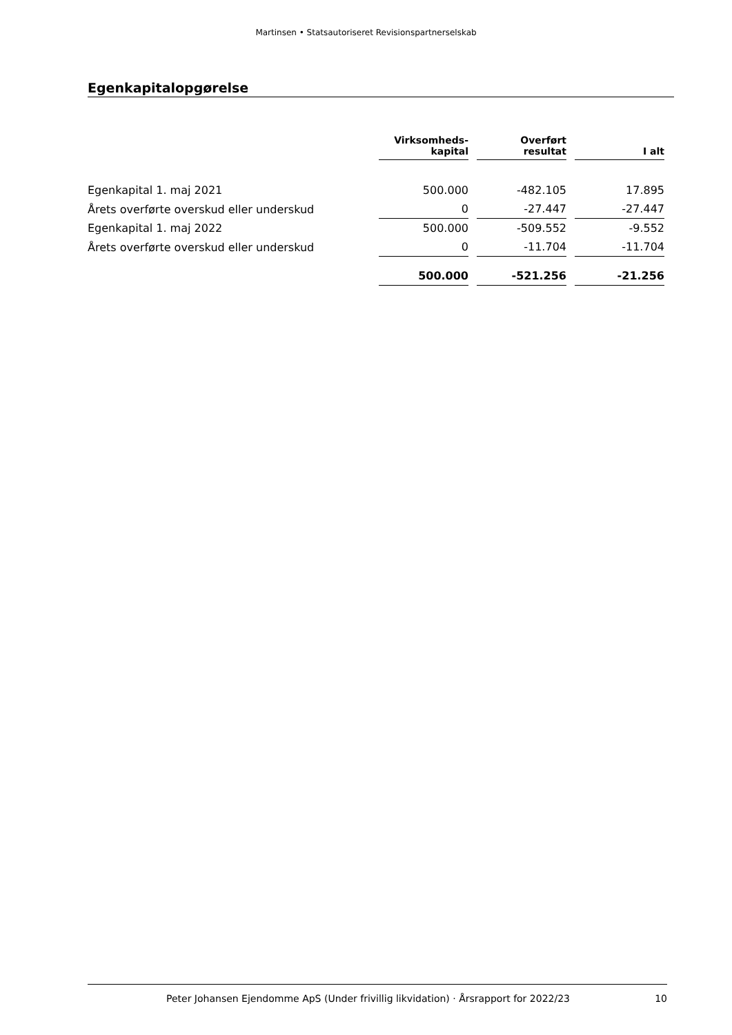Martinsen • Statsautoriseret Revisionspartnerselskab
Egenkapitalopgørelse
| | Virksomheds- kapital | Overført resultat | I alt |
| --- | --- | --- | --- |
| Egenkapital 1. maj 2021 | 500.000 | -482.105 | 17.895 |
| Årets overførte overskud eller underskud | 0 | -27.447 | -27.447 |
| Egenkapital 1. maj 2022 | 500.000 | -509.552 | -9.552 |
| Årets overførte overskud eller underskud | 0 | -11.704 | -11.704 |
| | 500.000 | -521.256 | -21.256 |
Peter Johansen Ejendomme ApS (Under frivillig likvidation) · Årsrapport for 2022/23 10